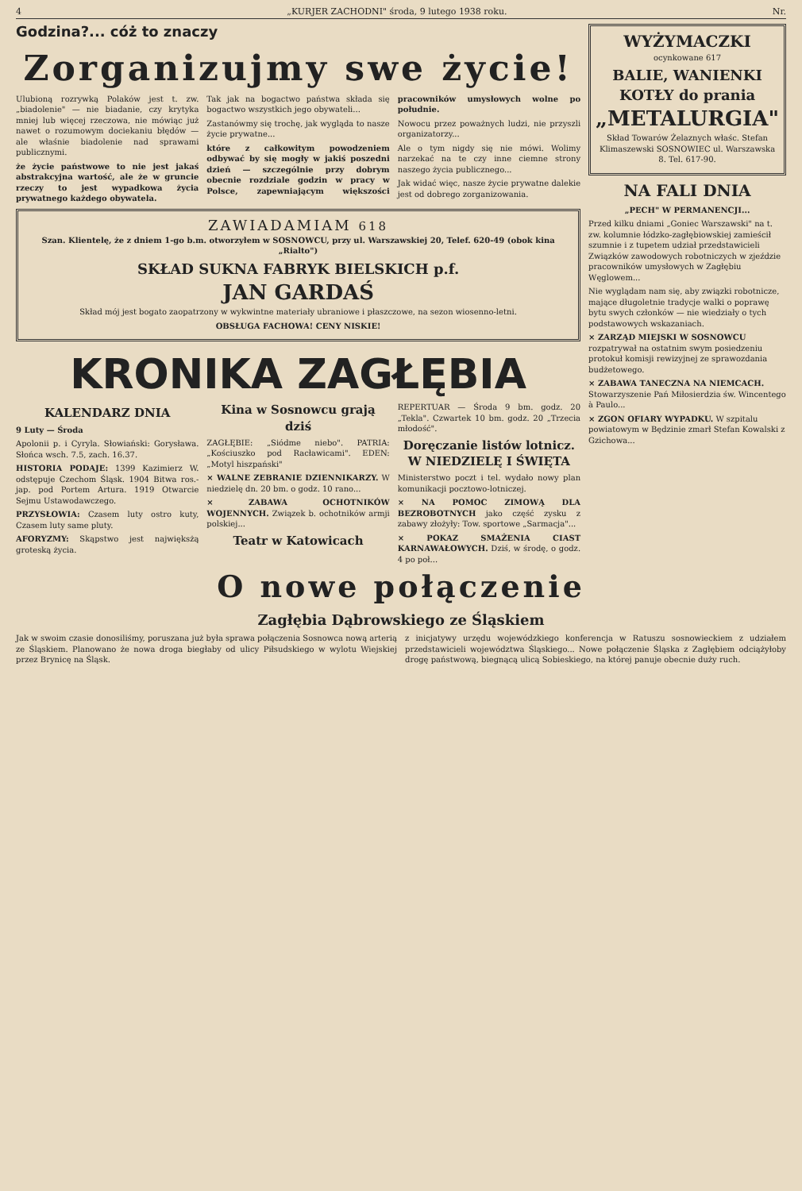4 „KURJER ZACHODNI" środa, 9 lutego 1938 roku. Nr.
Godzina?... cóż to znaczy
Zorganizujmy swe życie!
Ulubioną rozrywką Polaków jest t. zw. „biadolenie" — nie biadanie, czy krytyka mniej lub więcej rzeczowa, nie mówiąc już nawet o rozumowym dociekaniu błędów — ale właśnie biadolenie nad sprawami publicznymi.
że życie państwowe to nie jest jakaś abstrakcyjna wartość, ale że w gruncie rzeczy to jest wypadkowa życia prywatnego każdego obywatela.
Tak jak na bogactwo państwa składa się bogactwo wszystkich jego obywateli...
Zastanówmy się trochę, jak wygląda to nasze życie prywatne...
które z całkowitym powodzeniem odbywać by się mogły w jakiś poszednі dzień — szczególnie przy dobrym obecnie rozdziale godzin w pracy w Polsce, zapewniającym większości pracowników umysłowych wolne po południe.
Nowocu przez poważnych ludzi, nie przyszli organizatorzy...
Ale o tym nigdy się nie mówi. Wolimy narzekać na te czy inne ciemne strony naszego życia publicznego...
Jak widać więc, nasze życie prywatne dalekie jest od dobrego zorganizowania.
ZAWIADAMIAM 618
Szan. Klientelę, że z dniem 1-go b.m. otworzyłem w SOSNOWCU, przy ul. Warszawskiej 20, Telef. 620-49 (obok kina „Rialto")
SKŁAD SUKNA FABRYK BIELSKICH p.f.
JAN GARDAŚ
Skład mój jest bogato zaopatrzony w wykwintne materiały ubraniowe i płaszczowe, na sezon wiosenno-letni.
OBSŁUGA FACHOWA! CENY NISKIE!
KRONIKA ZAGŁĘBIA
KALENDARZ DNIA
9 Luty — Środa
Apolonii p. i Cyryla. Słowiański: Gorysława. Słońca wsch. 7.5, zach. 16.37.
HISTORIA PODAJE: 1399 Kazimierz W. odstępuje Czechom Śląsk. 1904 Bitwa ros.-jap. pod Portem Artura. 1919 Otwarcie Sejmu Ustawodawczego.
PRZYSŁOWIA: Czasem luty ostro kuty, Czasem luty same pluty.
AFORYZMY: Skąpstwo jest najwięksżą groteską życia.
Kina w Sosnowcu grają dziś
ZAGŁĘBIE: „Siódme niebo". PATRIA: „Kościuszko pod Racławicami". EDEN: „Motyl hiszpański"
× WALNE ZEBRANIE DZIENNIKARZY. W niedzielę dn. 20 bm. o godz. 10 rano...
× ZABAWA OCHOTNIKÓW WOJENNYCH. Związek b. ochotników armji polskiej...
Teatr w Katowicach
REPERTUAR — Środa 9 bm. godz. 20 „Tekla". Czwartek 10 bm. godz. 20 „Trzecia młodość".
Doręczanie listów lotnicz. W NIEDZIELĘ I ŚWIĘTA
Ministerstwo poczt i tel. wydało nowy plan komunikacji pocztowo-lotniczej.
× NA POMOC ZIMOWĄ DLA BEZROBOTNYCH jako część zysku z zabawy złożyły: Tow. sportowe „Sarmacja"...
× POKAZ SMAŻENIA CIAST KARNAWAŁOWYCH. Dziś, w środę, o godz. 4 po poł...
WYŻYMACZKI
ocynkowane 617
BALIE, WANIENKI KOTŁY do prania
„METALURGIA"
Skład Towarów Żelaznych właśc. Stefan Klimaszewski SOSNOWIEC ul. Warszawska 8. Tel. 617-90.
NA FALI DNIA
„PECH" W PERMANENCJI...
Przed kilku dniami „Goniec Warszawski" na t. zw. kolumnie łódzko-zagłębiowskiej zamieścił szumnie i z tupetem udział przedstawicieli Związków zawodowych robotniczych w zjeździe pracowników umysłowych w Zagłębiu Węglowem...
Nie wyglądam nam się, aby związki robotnicze, mające długoletnie tradycje walki o poprawę bytu swych członków — nie wiedziały o tych podstawowych wskazaniach.
× ZARZĄD MIEJSKI W SOSNOWCU rozpatrywał na ostatnim swym posiedzeniu protokuł komisji rewizyjnej ze sprawozdania budżetowego.
× ZABAWA TANECZNA NA NIEMCACH. Stowarzyszenie Pań Miłosierdzia św. Wincentego à Paulo...
× ZGON OFIARY WYPADKU. W szpitalu powiatowym w Będzinie zmarł Stefan Kowalski z Gzichowa...
O nowe połączenie
Zagłębia Dąbrowskiego ze Śląskiem
Jak w swoim czasie donosiliśmy, poruszana już była sprawa połączenia Sosnowca nową arterią ze Śląskiem. Planowano że nowa droga biegłaby od ulicy Piłsudskiego w wylotu Wiejskiej przez Brynicę na Śląsk.
z inicjatywy urzędu wojewódzkiego konferencja w Ratuszu sosnowieckiem z udziałem przedstawicieli województwa Śląskiego... Nowe połączenie Śląska z Zagłębiem odciążyłoby drogę państwową, biegnącą ulicą Sobieskiego, na której panuje obecnie duży ruch.